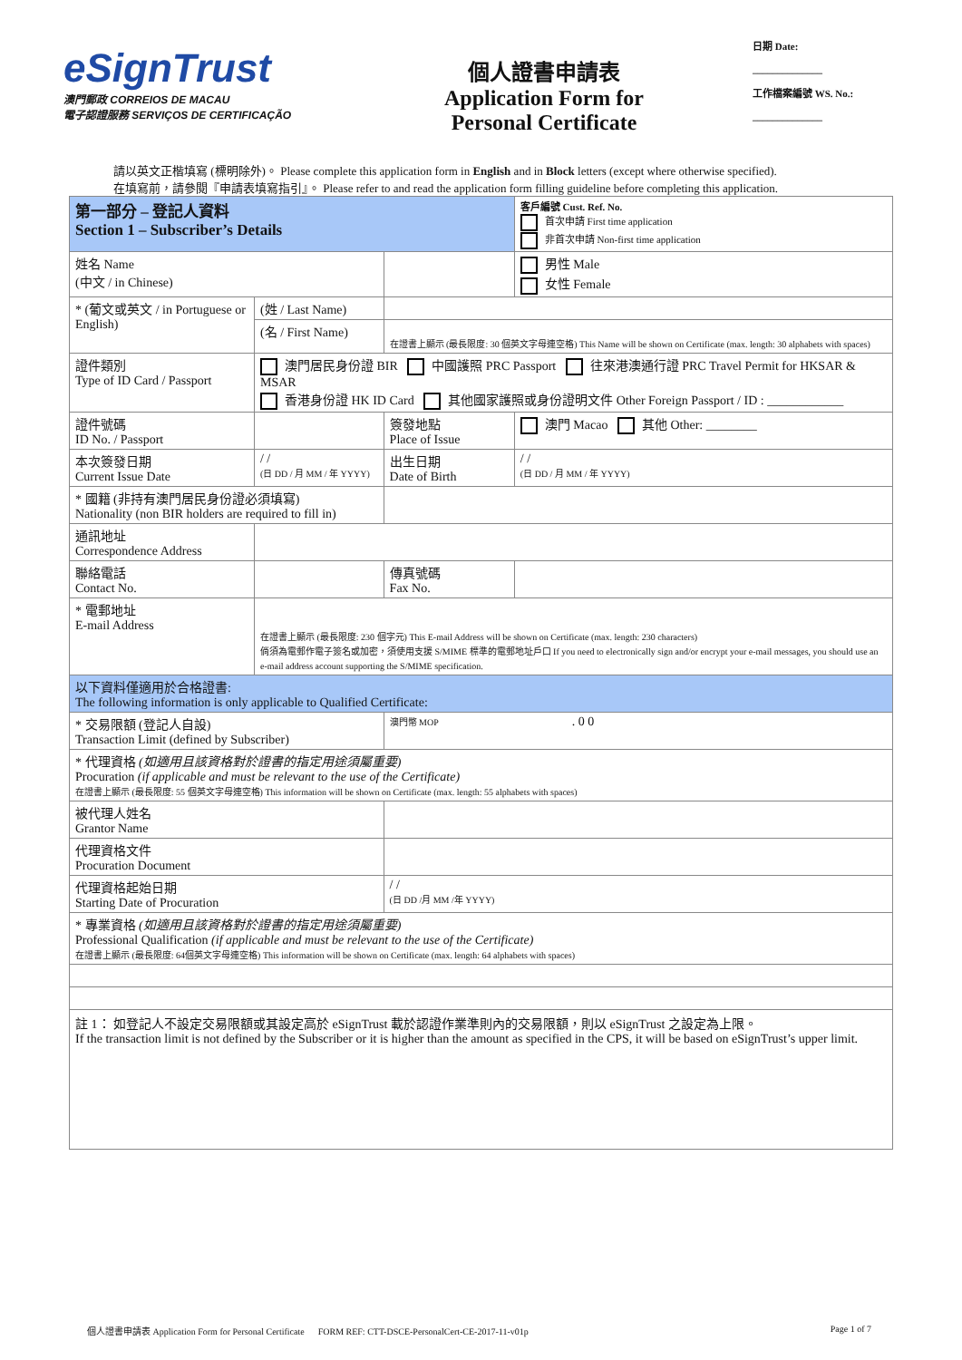eSignTrust
澳門郵政 CORREIOS DE MACAU
電子認證服務 SERVIÇOS DE CERTIFICAÇÃO
個人證書申請表
Application Form for
Personal Certificate
日期 Date:
______________
工作檔案編號 WS. No.:
______________
請以英文正楷填寫 (標明除外)。 Please complete this application form in English and in Block letters (except where otherwise specified).
在填寫前，請參閱『申請表填寫指引』。 Please refer to and read the application form filling guideline before completing this application.
| 第一部分 – 登記人資料 Section 1 – Subscriber’s Details | | | 客戶編號 Cust. Ref. No. 首次申請 First time application 非首次申請 Non-first time application | |
| 姓名 Name (中文 / in Chinese) | | | | 男性 Male 女性 Female |
| * (葡文或英文 / in Portuguese or English) | (姓 / Last Name) | | | |
| | (名 / First Name) | 在證書上顯示 (最長限度: 30 個英文字母連空格) This Name will be shown on Certificate (max. length: 30 alphabets with spaces) | | |
| 證件類別 Type of ID Card / Passport | 澳門居民身份證 BIR 中國護照 PRC Passport 往來港澳通行證 PRC Travel Permit for HKSAR & MSAR 香港身份證 HK ID Card 其他國家護照或身份證明文件 Other Foreign Passport / ID : ____________ | | | |
| 證件號碼 ID No. / Passport | | 簽發地點 Place of Issue | 澳門 Macao 其他 Other: ________ | |
| 本次簽發日期 Current Issue Date | / / (日 DD / 月 MM / 年 YYYY) | 出生日期 Date of Birth | / / (日 DD / 月 MM / 年 YYYY) | |
| * 國籍 (非持有澳門居民身份證必須填寫) Nationality (non BIR holders are required to fill in) | | | | |
| 通訊地址 Correspondence Address | | | | |
| 聯絡電話 Contact No. | | 傳真號碼 Fax No. | | |
| * 電郵地址 E-mail Address | 在證書上顯示 (最長限度: 230 個字元) This E-mail Address will be shown on Certificate (max. length: 230 characters) 倘須為電郵作電子簽名或加密，須使用支援 S/MIME 標準的電郵地址戶口 If you need to electronically sign and/or encrypt your e-mail messages, you should use an e-mail address account supporting the S/MIME specification. | | | |
| 以下資料僅適用於合格證書: The following information is only applicable to Qualified Certificate: | | | | |
| * 交易限額 (登記人自設) Transaction Limit (defined by Subscriber) | | 澳門幣 MOP . 0 0 | | |
| * 代理資格 (如適用且該資格對於證書的指定用途須屬重要) Procuration (if applicable and must be relevant to the use of the Certificate) 在證書上顯示 (最長限度: 55 個英文字母連空格) This information will be shown on Certificate (max. length: 55 alphabets with spaces) | | | | |
| 被代理人姓名 Grantor Name | | | | |
| 代理資格文件 Procuration Document | | | | |
| 代理資格起始日期 Starting Date of Procuration | | / / (日 DD /月 MM /年 YYYY) | | |
| * 專業資格 (如適用且該資格對於證書的指定用途須屬重要) Professional Qualification (if applicable and must be relevant to the use of the Certificate) 在證書上顯示 (最長限度: 64個英文字母連空格) This information will be shown on Certificate (max. length: 64 alphabets with spaces) | | | | |
註 1： 如登記人不設定交易限額或其設定高於 eSignTrust 載於認證作業準則內的交易限額，則以 eSignTrust 之設定為上限。
If the transaction limit is not defined by the Subscriber or it is higher than the amount as specified in the CPS, it will be based on eSignTrust’s upper limit.
個人證書申請表 Application Form for Personal Certificate FORM REF: CTT-DSCE-PersonalCert-CE-2017-11-v01p Page 1 of 7